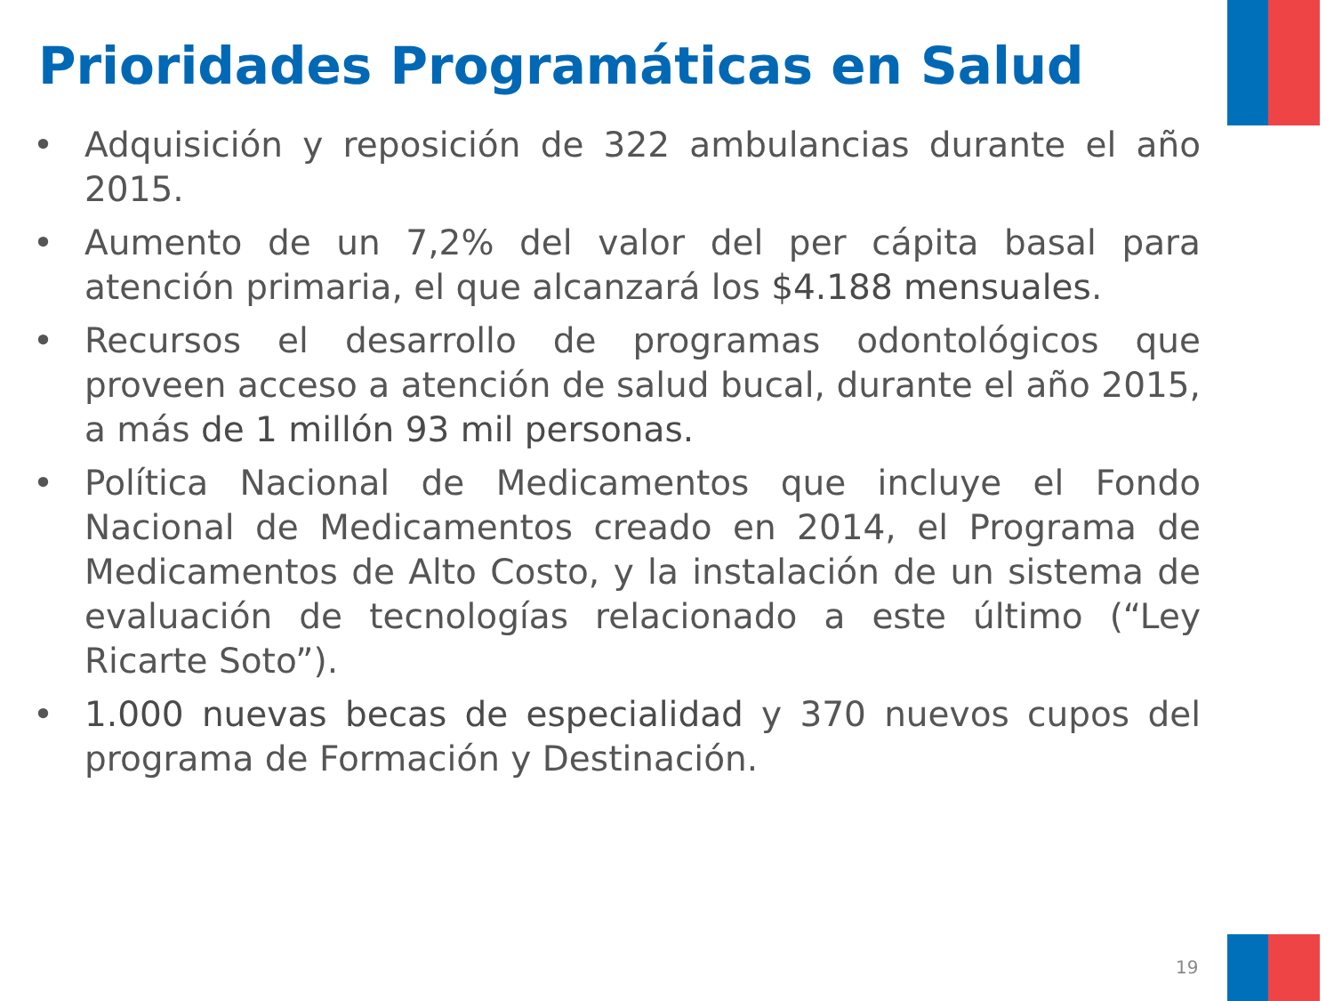Prioridades Programáticas en Salud
• Adquisición y reposición de 322 ambulancias durante el año 2015.
• Aumento de un 7,2% del valor del per cápita basal para atención primaria, el que alcanzará los $4.188 mensuales.
• Recursos el desarrollo de programas odontológicos que proveen acceso a atención de salud bucal, durante el año 2015, a más de 1 millón 93 mil personas.
• Política Nacional de Medicamentos que incluye el Fondo Nacional de Medicamentos creado en 2014, el Programa de Medicamentos de Alto Costo, y la instalación de un sistema de evaluación de tecnologías relacionado a este último (“Ley Ricarte Soto”).
• 1.000 nuevas becas de especialidad y 370 nuevos cupos del programa de Formación y Destinación.
19